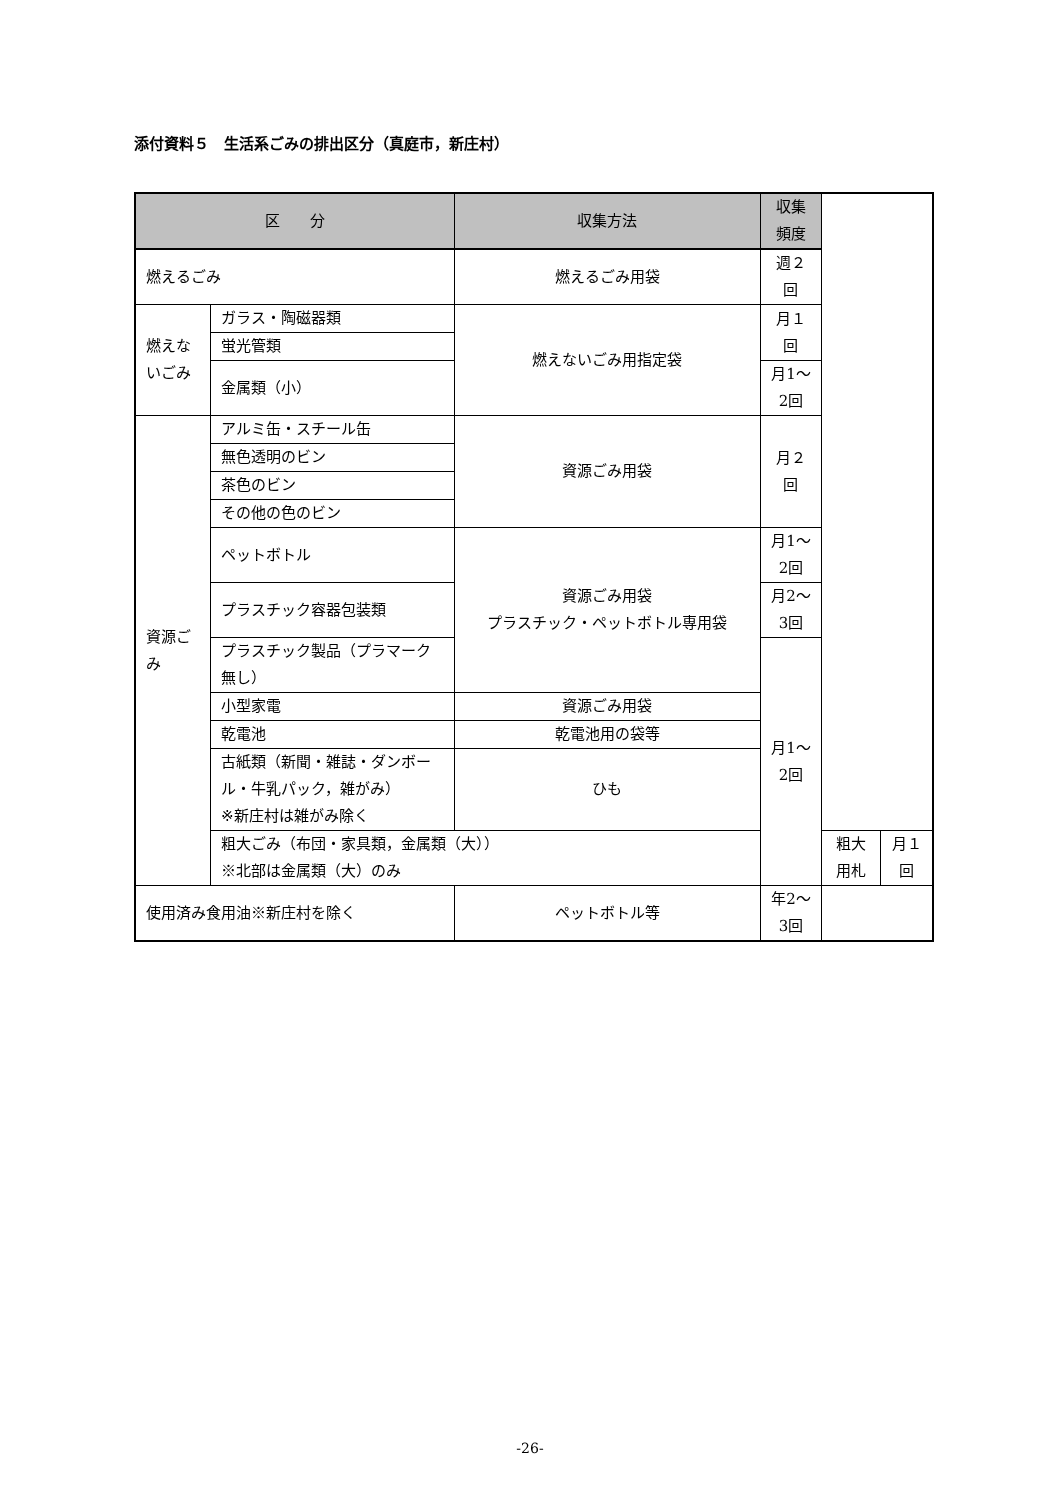添付資料５　生活系ごみの排出区分（真庭市，新庄村）
| 区 分 | | 収集方法 | 収集頻度 | | |
| --- | --- | --- | --- | --- | --- |
| 燃えるごみ | | 燃えるごみ用袋 | 週２回 | | |
| 燃えないごみ | ガラス・陶磁器類 | 燃えないごみ用指定袋 | 月１回 | | |
| | 蛍光管類 | | | | |
| | 金属類（小） | | 月1～2回 | | |
| 資源ごみ | アルミ缶・スチール缶 | 資源ごみ用袋 | 月２回 | | |
| | 無色透明のビン | | | | |
| | 茶色のビン | | | | |
| | その他の色のビン | | | | |
| | ペットボトル | 資源ごみ用袋 プラスチック・ペットボトル専用袋 | 月1～2回 | | |
| | プラスチック容器包装類 | | 月2～3回 | | |
| | プラスチック製品（プラマーク無し） | | 月1～2回 | | |
| | 小型家電 | 資源ごみ用袋 | | | |
| | 乾電池 | 乾電池用の袋等 | | | |
| | 古紙類（新聞・雑誌・ダンボール・牛乳パック，雑がみ） ※新庄村は雑がみ除く | ひも | | | |
| | 粗大ごみ（布団・家具類，金属類（大）） ※北部は金属類（大）のみ | | | 粗大用札 | 月１回 |
| 使用済み食用油※新庄村を除く | | ペットボトル等 | 年2～3回 | | |
-26-